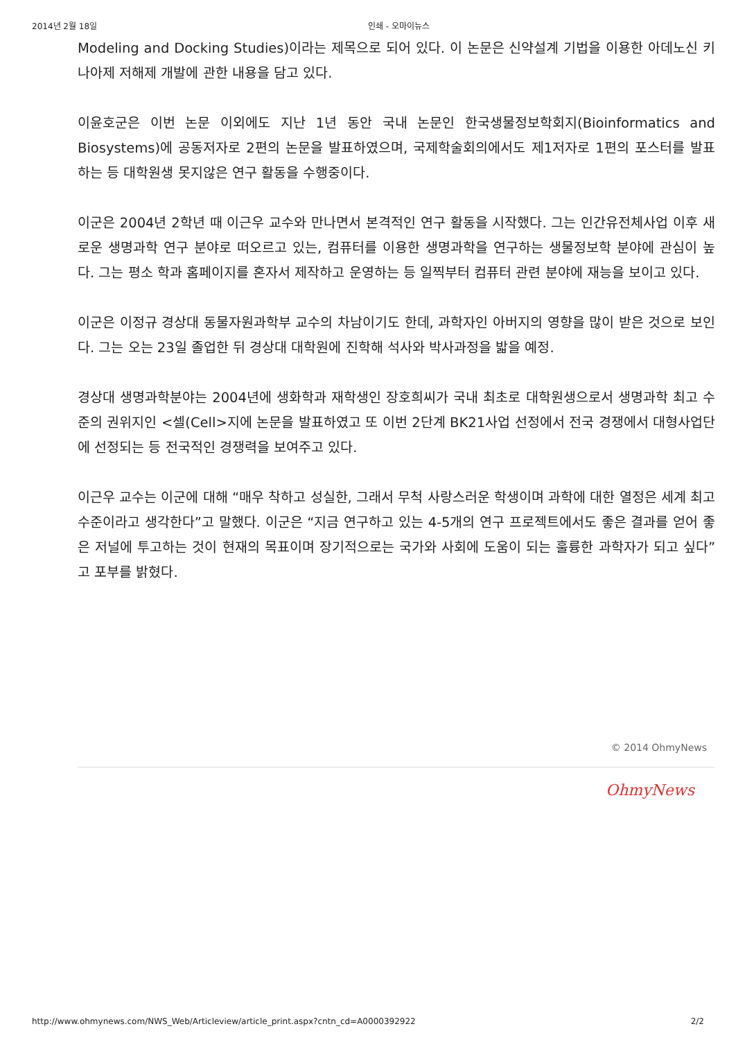2014년 2월 18일 인쇄 - 오마이뉴스
Modeling and Docking Studies)이라는 제목으로 되어 있다. 이 논문은 신약설계 기법을 이용한 아데노신 키나아제 저해제 개발에 관한 내용을 담고 있다.
이윤호군은 이번 논문 이외에도 지난 1년 동안 국내 논문인 한국생물정보학회지(Bioinformatics and Biosystems)에 공동저자로 2편의 논문을 발표하였으며, 국제학술회의에서도 제1저자로 1편의 포스터를 발표하는 등 대학원생 못지않은 연구 활동을 수행중이다.
이군은 2004년 2학년 때 이근우 교수와 만나면서 본격적인 연구 활동을 시작했다. 그는 인간유전체사업 이후 새로운 생명과학 연구 분야로 떠오르고 있는, 컴퓨터를 이용한 생명과학을 연구하는 생물정보학 분야에 관심이 높다. 그는 평소 학과 홈페이지를 혼자서 제작하고 운영하는 등 일찍부터 컴퓨터 관련 분야에 재능을 보이고 있다.
이군은 이정규 경상대 동물자원과학부 교수의 차남이기도 한데, 과학자인 아버지의 영향을 많이 받은 것으로 보인다. 그는 오는 23일 졸업한 뒤 경상대 대학원에 진학해 석사와 박사과정을 밟을 예정.
경상대 생명과학분야는 2004년에 생화학과 재학생인 장호희씨가 국내 최초로 대학원생으로서 생명과학 최고 수준의 권위지인 <셀(Cell>지에 논문을 발표하였고 또 이번 2단계 BK21사업 선정에서 전국 경쟁에서 대형사업단에 선정되는 등 전국적인 경쟁력을 보여주고 있다.
이근우 교수는 이군에 대해 “매우 착하고 성실한, 그래서 무척 사랑스러운 학생이며 과학에 대한 열정은 세계 최고 수준이라고 생각한다”고 말했다. 이군은 “지금 연구하고 있는 4-5개의 연구 프로젝트에서도 좋은 결과를 얻어 좋은 저널에 투고하는 것이 현재의 목표이며 장기적으로는 국가와 사회에 도움이 되는 훌륭한 과학자가 되고 싶다”고 포부를 밝혔다.
© 2014 OhmyNews
OhmyNews
http://www.ohmynews.com/NWS_Web/Articleview/article_print.aspx?cntn_cd=A0000392922 2/2